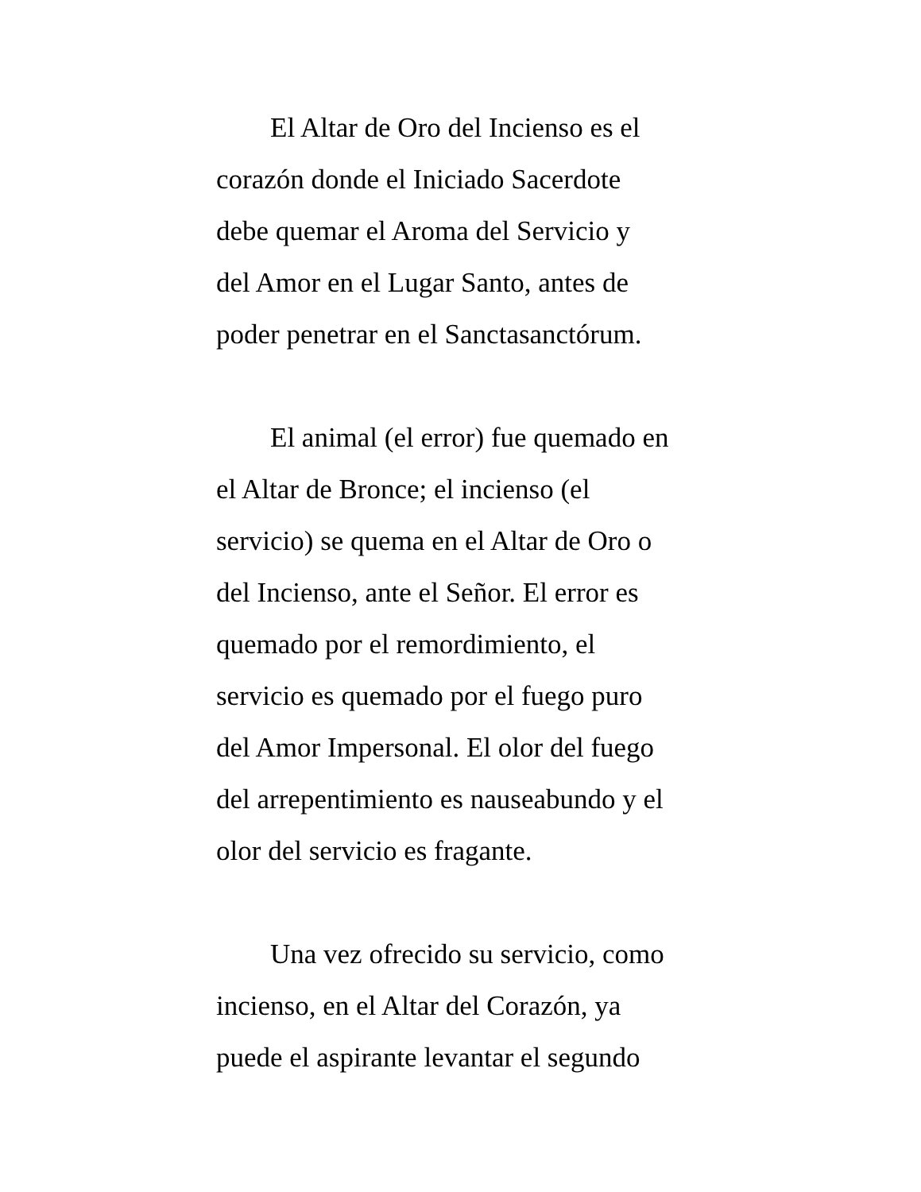El Altar de Oro del Incienso es el
corazón donde el Iniciado Sacerdote
debe quemar el Aroma del Servicio y
del Amor en el Lugar Santo, antes de
poder penetrar en el Sanctasanctórum.
El animal (el error) fue quemado en
el Altar de Bronce; el incienso (el
servicio) se quema en el Altar de Oro o
del Incienso, ante el Señor. El error es
quemado por el remordimiento, el
servicio es quemado por el fuego puro
del Amor Impersonal. El olor del fuego
del arrepentimiento es nauseabundo y el
olor del servicio es fragante.
Una vez ofrecido su servicio, como
incienso, en el Altar del Corazón, ya
puede el aspirante levantar el segundo